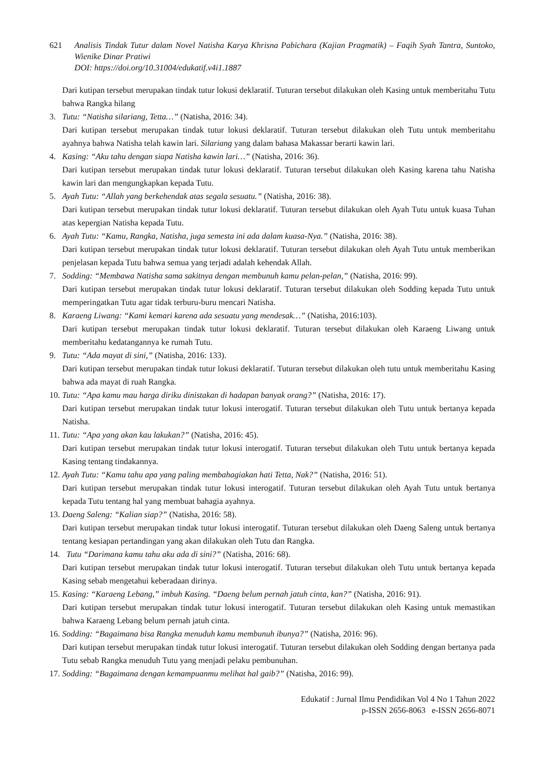621 Analisis Tindak Tutur dalam Novel Natisha Karya Khrisna Pabichara (Kajian Pragmatik) – Faqih Syah Tantra, Suntoko, Wienike Dinar Pratiwi
DOI: https://doi.org/10.31004/edukatif.v4i1.1887
Dari kutipan tersebut merupakan tindak tutur lokusi deklaratif. Tuturan tersebut dilakukan oleh Kasing untuk memberitahu Tutu bahwa Rangka hilang
3. Tutu: “Natisha silariang, Tetta…” (Natisha, 2016: 34).
Dari kutipan tersebut merupakan tindak tutur lokusi deklaratif. Tuturan tersebut dilakukan oleh Tutu untuk memberitahu ayahnya bahwa Natisha telah kawin lari. Silariang yang dalam bahasa Makassar berarti kawin lari.
4. Kasing: “Aku tahu dengan siapa Natisha kawin lari…” (Natisha, 2016: 36).
Dari kutipan tersebut merupakan tindak tutur lokusi deklaratif. Tuturan tersebut dilakukan oleh Kasing karena tahu Natisha kawin lari dan mengungkapkan kepada Tutu.
5. Ayah Tutu: “Allah yang berkehendak atas segala sesuatu.” (Natisha, 2016: 38).
Dari kutipan tersebut merupakan tindak tutur lokusi deklaratif. Tuturan tersebut dilakukan oleh Ayah Tutu untuk kuasa Tuhan atas kepergian Natisha kepada Tutu.
6. Ayah Tutu: “Kamu, Rangka, Natisha, juga semesta ini ada dalam kuasa-Nya.” (Natisha, 2016: 38).
Dari kutipan tersebut merupakan tindak tutur lokusi deklaratif. Tuturan tersebut dilakukan oleh Ayah Tutu untuk memberikan penjelasan kepada Tutu bahwa semua yang terjadi adalah kehendak Allah.
7. Sodding: “Membawa Natisha sama sakitnya dengan membunuh kamu pelan-pelan,” (Natisha, 2016: 99).
Dari kutipan tersebut merupakan tindak tutur lokusi deklaratif. Tuturan tersebut dilakukan oleh Sodding kepada Tutu untuk memperingatkan Tutu agar tidak terburu-buru mencari Natisha.
8. Karaeng Liwang: “Kami kemari karena ada sesuatu yang mendesak…” (Natisha, 2016:103).
Dari kutipan tersebut merupakan tindak tutur lokusi deklaratif. Tuturan tersebut dilakukan oleh Karaeng Liwang untuk memberitahu kedatangannya ke rumah Tutu.
9. Tutu: “Ada mayat di sini,” (Natisha, 2016: 133).
Dari kutipan tersebut merupakan tindak tutur lokusi deklaratif. Tuturan tersebut dilakukan oleh tutu untuk memberitahu Kasing bahwa ada mayat di ruah Rangka.
10. Tutu: “Apa kamu mau harga diriku dinistakan di hadapan banyak orang?” (Natisha, 2016: 17).
Dari kutipan tersebut merupakan tindak tutur lokusi interogatif. Tuturan tersebut dilakukan oleh Tutu untuk bertanya kepada Natisha.
11. Tutu: “Apa yang akan kau lakukan?” (Natisha, 2016: 45).
Dari kutipan tersebut merupakan tindak tutur lokusi interogatif. Tuturan tersebut dilakukan oleh Tutu untuk bertanya kepada Kasing tentang tindakannya.
12. Ayah Tutu: “Kamu tahu apa yang paling membahagiakan hati Tetta, Nak?” (Natisha, 2016: 51).
Dari kutipan tersebut merupakan tindak tutur lokusi interogatif. Tuturan tersebut dilakukan oleh Ayah Tutu untuk bertanya kepada Tutu tentang hal yang membuat bahagia ayahnya.
13. Daeng Saleng: “Kalian siap?” (Natisha, 2016: 58).
Dari kutipan tersebut merupakan tindak tutur lokusi interogatif. Tuturan tersebut dilakukan oleh Daeng Saleng untuk bertanya tentang kesiapan pertandingan yang akan dilakukan oleh Tutu dan Rangka.
14. Tutu “Darimana kamu tahu aku ada di sini?” (Natisha, 2016: 68).
Dari kutipan tersebut merupakan tindak tutur lokusi interogatif. Tuturan tersebut dilakukan oleh Tutu untuk bertanya kepada Kasing sebab mengetahui keberadaan dirinya.
15. Kasing: “Karaeng Lebang,” imbuh Kasing. “Daeng belum pernah jatuh cinta, kan?” (Natisha, 2016: 91).
Dari kutipan tersebut merupakan tindak tutur lokusi interogatif. Tuturan tersebut dilakukan oleh Kasing untuk memastikan bahwa Karaeng Lebang belum pernah jatuh cinta.
16. Sodding: “Bagaimana bisa Rangka menuduh kamu membunuh ibunya?” (Natisha, 2016: 96).
Dari kutipan tersebut merupakan tindak tutur lokusi interogatif. Tuturan tersebut dilakukan oleh Sodding dengan bertanya pada Tutu sebab Rangka menuduh Tutu yang menjadi pelaku pembunuhan.
17. Sodding: “Bagaimana dengan kemampuanmu melihat hal gaib?” (Natisha, 2016: 99).
Edukatif : Jurnal Ilmu Pendidikan Vol 4 No 1 Tahun 2022
p-ISSN 2656-8063 e-ISSN 2656-8071